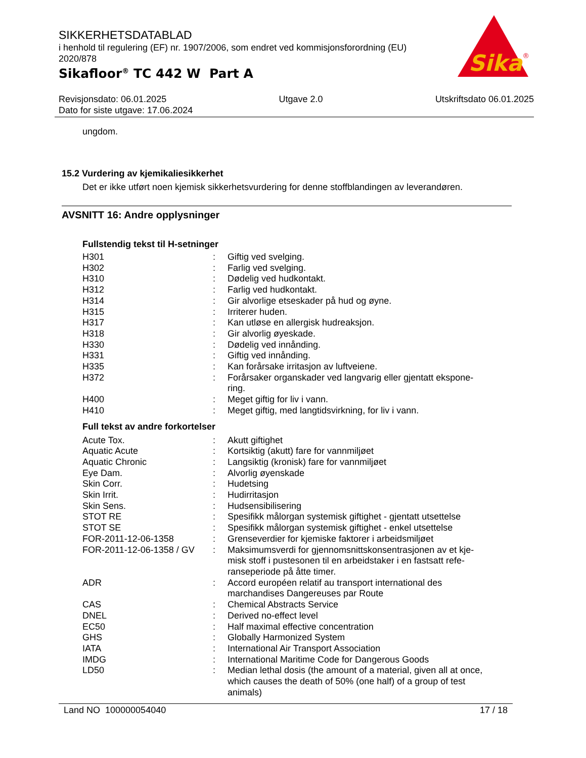SIKKERHETSDATABLAD
i henhold til regulering (EF) nr. 1907/2006, som endret ved kommisjonsforordning (EU) 2020/878
Sikafloor<sup>®</sup> TC 442 W Part A
Sika
®
Revisjonsdato: 06.01.2025 Utgave 2.0 Utskriftsdato 06.01.2025
Dato for siste utgave: 17.06.2024
ungdom.
15.2 Vurdering av kjemikaliesikkerhet
Det er ikke utført noen kjemisk sikkerhetsvurdering for denne stoffblandingen av leverandøren.
AVSNITT 16: Andre opplysninger
Fullstendig tekst til H-setninger
| H301 | : | Giftig ved svelging. |
| H302 | : | Farlig ved svelging. |
| H310 | : | Dødelig ved hudkontakt. |
| H312 | : | Farlig ved hudkontakt. |
| H314 | : | Gir alvorlige etseskader på hud og øyne. |
| H315 | : | Irriterer huden. |
| H317 | : | Kan utløse en allergisk hudreaksjon. |
| H318 | : | Gir alvorlig øyeskade. |
| H330 | : | Dødelig ved innånding. |
| H331 | : | Giftig ved innånding. |
| H335 | : | Kan forårsake irritasjon av luftveiene. |
| H372 | : | Forårsaker organskader ved langvarig eller gjentatt ekspone-ring. |
| H400 | : | Meget giftig for liv i vann. |
| H410 | : | Meget giftig, med langtidsvirkning, for liv i vann. |
Full tekst av andre forkortelser
| Acute Tox. | : | Akutt giftighet |
| Aquatic Acute | : | Kortsiktig (akutt) fare for vannmiljøet |
| Aquatic Chronic | : | Langsiktig (kronisk) fare for vannmiljøet |
| Eye Dam. | : | Alvorlig øyenskade |
| Skin Corr. | : | Hudetsing |
| Skin Irrit. | : | Hudirritasjon |
| Skin Sens. | : | Hudsensibilisering |
| STOT RE | : | Spesifikk målorgan systemisk giftighet - gjentatt utsettelse |
| STOT SE | : | Spesifikk målorgan systemisk giftighet - enkel utsettelse |
| FOR-2011-12-06-1358 | : | Grenseverdier for kjemiske faktorer i arbeidsmiljøet |
| FOR-2011-12-06-1358 / GV | : | Maksimumsverdi for gjennomsnittskonsentrasjonen av et kje-misk stoff i pustesonen til en arbeidstaker i en fastsatt refe-ranseperiode på åtte timer. |
| ADR | : | Accord européen relatif au transport international des marchandises Dangereuses par Route |
| CAS | : | Chemical Abstracts Service |
| DNEL | : | Derived no-effect level |
| EC50 | : | Half maximal effective concentration |
| GHS | : | Globally Harmonized System |
| IATA | : | International Air Transport Association |
| IMDG | : | International Maritime Code for Dangerous Goods |
| LD50 | : | Median lethal dosis (the amount of a material, given all at once, which causes the death of 50% (one half) of a group of test animals) |
Land NO 100000054040 17 / 18